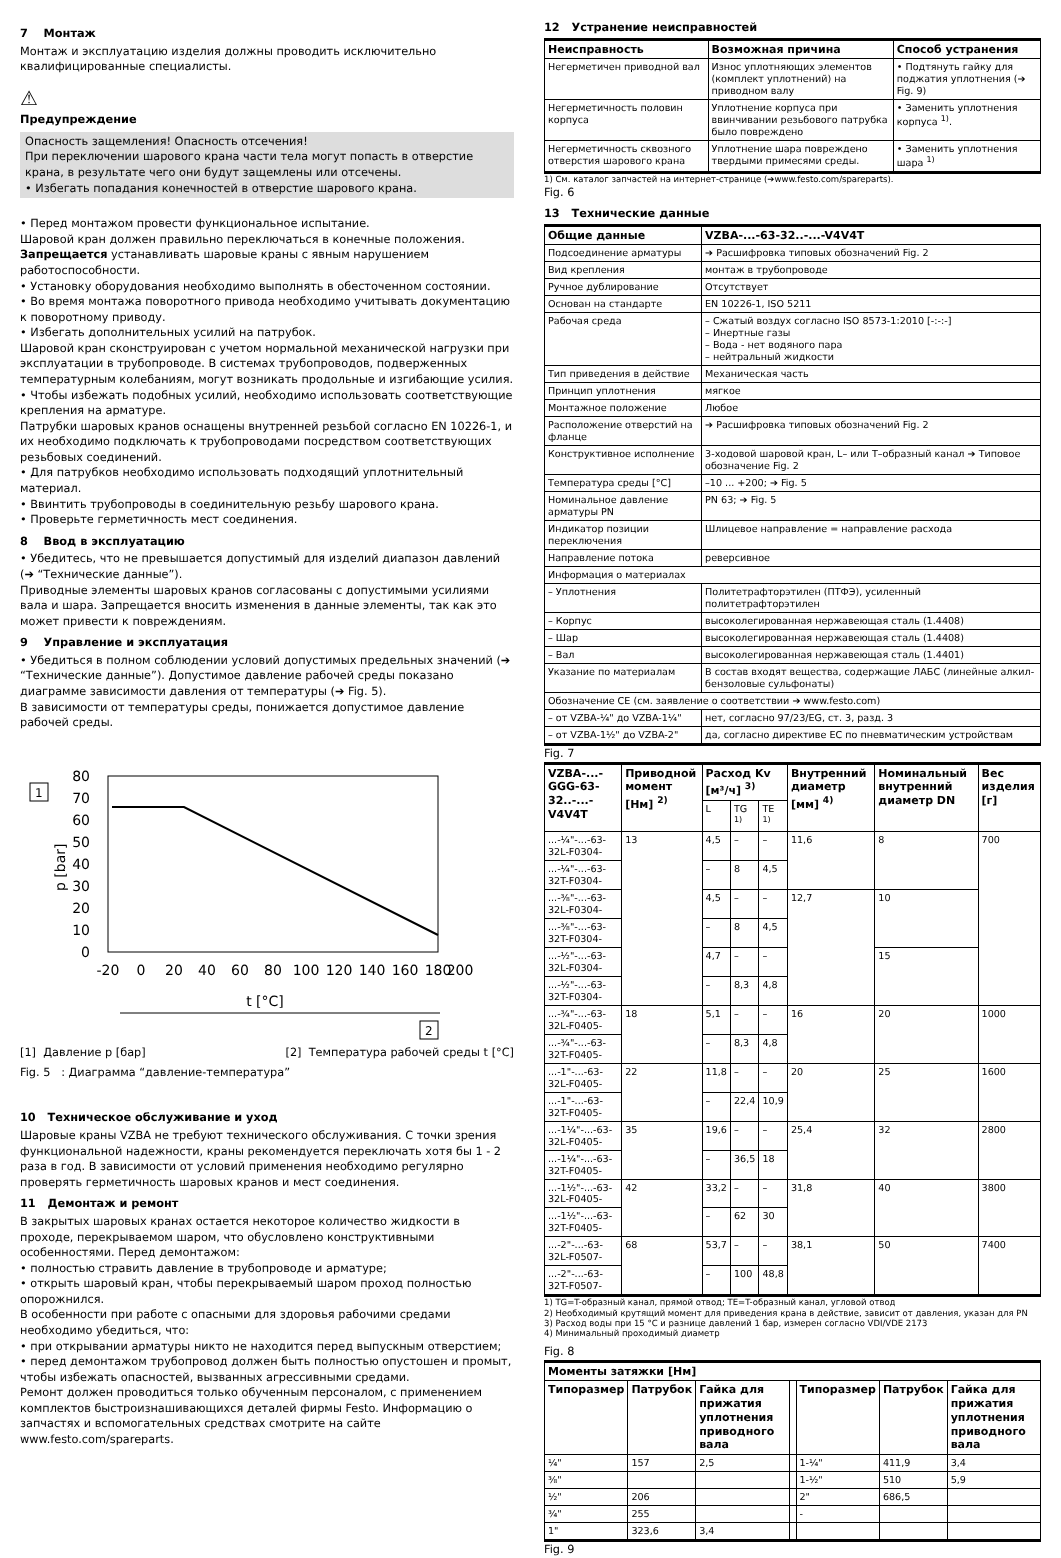7 Монтаж
Монтаж и эксплуатацию изделия должны проводить исключительно квалифицированные специалисты.
⚠
Предупреждение
Опасность защемления! Опасность отсечения!
При переключении шарового крана части тела могут попасть в отверстие крана, в результате чего они будут защемлены или отсечены.
• Избегать попадания конечностей в отверстие шарового крана.
• Перед монтажом провести функциональное испытание.
Шаровой кран должен правильно переключаться в конечные положения.
Запрещается устанавливать шаровые краны с явным нарушением работоспособности.
• Установку оборудования необходимо выполнять в обесточенном состоянии.
• Во время монтажа поворотного привода необходимо учитывать документацию к поворотному приводу.
• Избегать дополнительных усилий на патрубок.
Шаровой кран сконструирован с учетом нормальной механической нагрузки при эксплуатации в трубопроводе. В системах трубопроводов, подверженных температурным колебаниям, могут возникать продольные и изгибающие усилия.
• Чтобы избежать подобных усилий, необходимо использовать соответствующие крепления на арматуре.
Патрубки шаровых кранов оснащены внутренней резьбой согласно EN 10226-1, и их необходимо подключать к трубопроводами посредством соответствующих резьбовых соединений.
• Для патрубков необходимо использовать подходящий уплотнительный материал.
• Ввинтить трубопроводы в соединительную резьбу шарового крана.
• Проверьте герметичность мест соединения.
8 Ввод в эксплуатацию
• Убедитесь, что не превышается допустимый для изделий диапазон давлений (➔ “Технические данные”).
Приводные элементы шаровых кранов согласованы с допустимыми усилиями вала и шара. Запрещается вносить изменения в данные элементы, так как это может привести к повреждениям.
9 Управление и эксплуатация
• Убедиться в полном соблюдении условий допустимых предельных значений (➔ “Технические данные”). Допустимое давление рабочей среды показано диаграмме зависимости давления от температуры (➔ Fig. 5).
В зависимости от температуры среды, понижается допустимое давление рабочей среды.
1
p [bar]
80
70
60
50
40
30
20
10
0
-20
0
20
40
60
80
100
120
140
160
180
200
t [°C]
2
[1] Давление p [бар] [2] Температура рабочей среды t [°C]
Fig. 5 : Диаграмма “давление-температура”
10 Техническое обслуживание и уход
Шаровые краны VZBA не требуют технического обслуживания. С точки зрения функциональной надежности, краны рекомендуется переключать хотя бы 1 - 2 раза в год. В зависимости от условий применения необходимо регулярно проверять герметичность шаровых кранов и мест соединения.
11 Демонтаж и ремонт
В закрытых шаровых кранах остается некоторое количество жидкости в проходе, перекрываемом шаром, что обусловлено конструктивными особенностями. Перед демонтажом:
• полностью стравить давление в трубопроводе и арматуре;
• открыть шаровый кран, чтобы перекрываемый шаром проход полностью опорожнился.
В особенности при работе с опасными для здоровья рабочими средами необходимо убедиться, что:
• при открывании арматуры никто не находится перед выпускным отверстием;
• перед демонтажом трубопровод должен быть полностью опустошен и промыт, чтобы избежать опасностей, вызванных агрессивными средами.
Ремонт должен проводиться только обученным персоналом, с применением комплектов быстроизнашивающихся деталей фирмы Festo. Информацию о запчастях и вспомогательных средствах смотрите на сайте www.festo.com/spareparts.
12 Устранение неисправностей
| Неисправность | Возможная причина | Способ устранения |
| --- | --- | --- |
| Негерметичен приводной вал | Износ уплотняющих элементов (комплект уплотнений) на приводном валу | • Подтянуть гайку для поджатия уплотнения (➔ Fig. 9) |
| Негерметичность половин корпуса | Уплотнение корпуса при ввинчивании резьбового патрубка было повреждено | • Заменить уплотнения корпуса <sup>1)</sup>. |
| Негерметичность сквозного отверстия шарового крана | Уплотнение шара повреждено твердыми примесями среды. | • Заменить уплотнения шара <sup>1)</sup> |
1) См. каталог запчастей на интернет-странице (➔www.festo.com/spareparts).
Fig. 6
13 Технические данные
| Общие данные | VZBA-...-63-32..-...-V4V4T |
| --- | --- |
| Подсоединение арматуры | ➔ Расшифровка типовых обозначений Fig. 2 |
| Вид крепления | монтаж в трубопроводе |
| Ручное дублирование | Отсутствует |
| Основан на стандарте | EN 10226-1, ISO 5211 |
| Рабочая среда | – Сжатый воздух согласно ISO 8573-1:2010 [-:-:-] – Инертные газы – Вода - нет водяного пара – нейтральный жидкости |
| Тип приведения в действие | Механическая часть |
| Принцип уплотнения | мягкое |
| Монтажное положение | Любое |
| Расположение отверстий на фланце | ➔ Расшифровка типовых обозначений Fig. 2 |
| Конструктивное исполнение | 3-ходовой шаровой кран, L– или T–образный канал ➔ Типовое обозначение Fig. 2 |
| Температура среды [°C] | –10 ... +200; ➔ Fig. 5 |
| Номинальное давление арматуры PN | PN 63; ➔ Fig. 5 |
| Индикатор позиции переключения | Шлицевое направление = направление расхода |
| Направление потока | реверсивное |
| Информация о материалах | |
| – Уплотнения | Политетрафторэтилен (ПТФЭ), усиленный политетрафторэтилен |
| – Корпус | высоколегированная нержавеющая сталь (1.4408) |
| – Шар | высоколегированная нержавеющая сталь (1.4408) |
| – Вал | высоколегированная нержавеющая сталь (1.4401) |
| Указание по материалам | В состав входят вещества, содержащие ЛАБС (линейные алкил-бензоловые сульфонаты) |
| Обозначение CE (см. заявление о соответствии ➔ www.festo.com) | |
| – от VZBA-¼" до VZBA-1¼" | нет, согласно 97/23/EG, ст. 3, разд. 3 |
| – от VZBA-1½" до VZBA-2" | да, согласно директиве ЕС по пневматическим устройствам |
Fig. 7
| VZBA-...-GGG-63-32..-...-V4V4T | Приводной момент [Нм] <sup>2)</sup> | Расход Kv [м³/ч] <sup>3)</sup> | | | Внутренний диаметр [мм] <sup>4)</sup> | Номинальный внутренний диаметр DN | Вес изделия [г] |
| --- | --- | --- | --- | --- | --- | --- | --- |
| | | L | TG <sup>1)</sup> | TE <sup>1)</sup> | | | |
| ...-¼"-...-63-32L-F0304- | 13 | 4,5 | – | – | 11,6 | 8 | 700 |
| ...-¼"-...-63-32T-F0304- | | – | 8 | 4,5 | | | |
| ...-⅜"-...-63-32L-F0304- | | 4,5 | – | – | 12,7 | 10 | |
| ...-⅜"-...-63-32T-F0304- | | – | 8 | 4,5 | | | |
| ...-½"-...-63-32L-F0304- | | 4,7 | – | – | | 15 | |
| ...-½"-...-63-32T-F0304- | | – | 8,3 | 4,8 | | | |
| ...-¾"-...-63-32L-F0405- | 18 | 5,1 | – | – | 16 | 20 | 1000 |
| ...-¾"-...-63-32T-F0405- | | – | 8,3 | 4,8 | | | |
| ...-1"-...-63-32L-F0405- | 22 | 11,8 | – | – | 20 | 25 | 1600 |
| ...-1"-...-63-32T-F0405- | | – | 22,4 | 10,9 | | | |
| ...-1¼"-...-63-32L-F0405- | 35 | 19,6 | – | – | 25,4 | 32 | 2800 |
| ...-1¼"-...-63-32T-F0405- | | – | 36,5 | 18 | | | |
| ...-1½"-...-63-32L-F0405- | 42 | 33,2 | – | – | 31,8 | 40 | 3800 |
| ...-1½"-...-63-32T-F0405- | | – | 62 | 30 | | | |
| ...-2"-...-63-32L-F0507- | 68 | 53,7 | – | – | 38,1 | 50 | 7400 |
| ...-2"-...-63-32T-F0507- | | – | 100 | 48,8 | | | |
1) TG=T-образный канал, прямой отвод; TE=T-образный канал, угловой отвод
2) Необходимый крутящий момент для приведения крана в действие, зависит от давления, указан для PN
3) Расход воды при 15 °C и разнице давлений 1 бар, измерен согласно VDI/VDE 2173
4) Минимальный проходимый диаметр
Fig. 8
| Моменты затяжки [Нм] | | | | | | |
| --- | --- | --- | --- | --- | --- | --- |
| Типоразмер | Патрубок | Гайка для прижатия уплотнения приводного вала | | Типоразмер | Патрубок | Гайка для прижатия уплотнения приводного вала |
| ¼" | 157 | 2,5 | | 1-¼" | 411,9 | 3,4 |
| ⅜" | | | | 1-½" | 510 | 5,9 |
| ½" | 206 | | | 2" | 686,5 | |
| ¾" | 255 | | | - | | |
| 1" | 323,6 | 3,4 | | | | |
Fig. 9